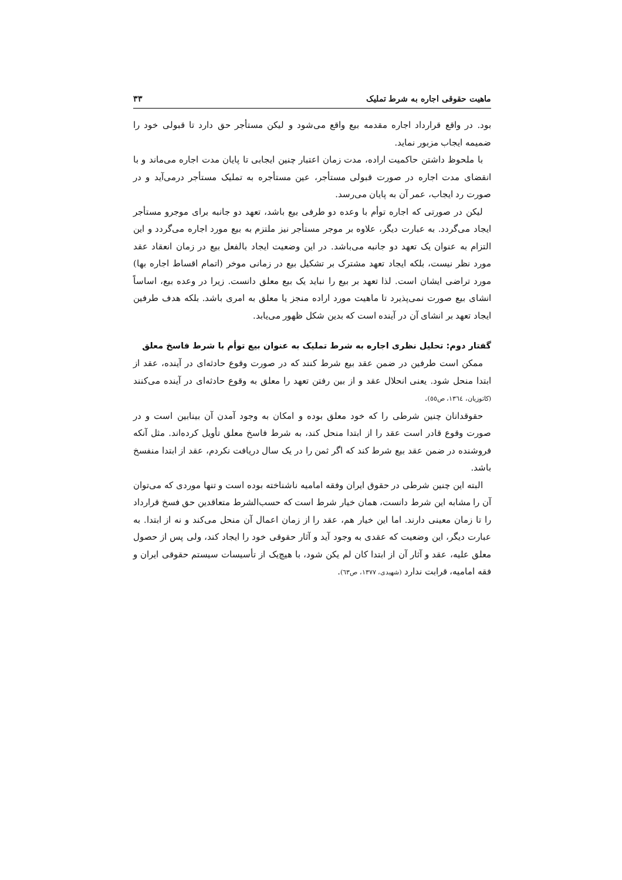ماهیت حقوقی اجاره به شرط تملیک ۳۳
بود. در واقع قرارداد اجاره مقدمه بیع واقع می‌شود و لیکن مستأجر حق دارد تا قبولی خود را ضمیمه ایجاب مزبور نماید.
با ملحوظ داشتن حاکمیت اراده، مدت زمان اعتبار چنین ایجابی تا پایان مدت اجاره می‌ماند و با انقضای مدت اجاره در صورت قبولی مستأجر، عین مستأجره به تملیک مستأجر درمی‌آید و در صورت رد ایجاب، عمر آن به پایان می‌رسد.
لیکن در صورتی که اجاره توأم با وعده دو طرفی بیع باشد، تعهد دو جانبه برای موجرو مستأجر ایجاد می‌گردد. به عبارت دیگر، علاوه بر موجر مستأجر نیز ملتزم به بیع مورد اجاره می‌گردد و این التزام به عنوان یک تعهد دو جانبه می‌باشد. در این وضعیت ایجاد بالفعل بیع در زمان انعقاد عقد مورد نظر نیست، بلکه ایجاد تعهد مشترک بر تشکیل بیع در زمانی موخر (اتمام اقساط اجاره بها) مورد تراضی ایشان است. لذا تعهد بر بیع را نباید یک بیع معلق دانست. زیرا در وعده بیع، اساساً انشای بیع صورت نمی‌پذیرد تا ماهیت مورد اراده منجز یا معلق به امری باشد. بلکه هدف طرفین ایجاد تعهد بر انشای آن در آینده است که بدین شکل ظهور می‌یابد.
گفتار دوم: تحلیل نظری اجاره به شرط تملیک به عنوان بیع توأم با شرط فاسخ معلق
ممکن است طرفین در ضمن عقد بیع شرط کنند که در صورت وقوع حادثه‌ای در آینده، عقد از ابتدا منحل شود. یعنی انحلال عقد و از بین رفتن تعهد را معلق به وقوع حادثه‌ای در آینده می‌کنند (کاتوزیان، ۱۳٦٤، ص٥٥).
حقوقدانان چنین شرطی را که خود معلق بوده و امکان به وجود آمدن آن بینابین است و در صورت وقوع قادر است عقد را از ابتدا منحل کند، به شرط فاسخ معلق تأویل کرده‌اند. مثل آنکه فروشنده در ضمن عقد بیع شرط کند که اگر ثمن را در یک سال دریافت نکردم، عقد از ابتدا منفسخ باشد.
البته این چنین شرطی در حقوق ایران وفقه امامیه ناشناخته بوده است و تنها موردی که می‌توان آن را مشابه این شرط دانست، همان خیار شرط است که حسب‌الشرط متعاقدین حق فسخ قرارداد را تا زمان معینی دارند. اما این خیار هم، عقد را از زمان اعمال آن منحل می‌کند و نه از ابتدا. به عبارت دیگر، این وضعیت که عقدی به وجود آید و آثار حقوقی خود را ایجاد کند، ولی پس از حصول معلق علیه، عقد و آثار آن از ابتدا کان لم یکن شود، با هیچ‌یک از تأسیسات سیستم حقوقی ایران و فقه امامیه، قرابت ندارد (شهیدی، ۱۳۷۷، ص٦٣).